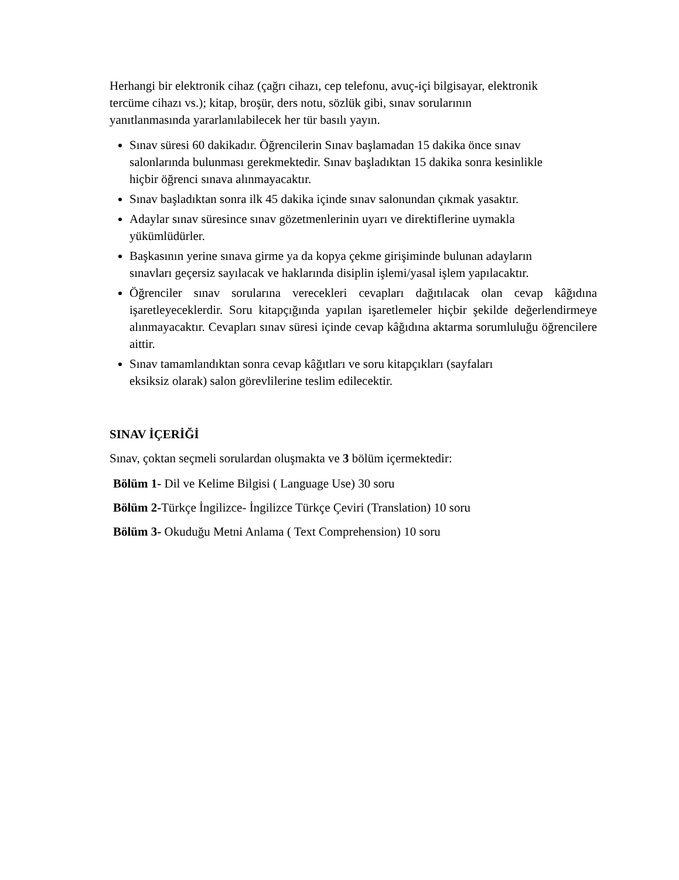Herhangi bir elektronik cihaz (çağrı cihazı, cep telefonu, avuç-içi bilgisayar, elektronik
tercüme cihazı vs.); kitap, broşür, ders notu, sözlük gibi, sınav sorularının
yanıtlanmasında yararlanılabilecek her tür basılı yayın.
Sınav süresi 60 dakikadır. Öğrencilerin Sınav başlamadan 15 dakika önce sınav
salonlarında bulunması gerekmektedir. Sınav başladıktan 15 dakika sonra kesinlikle
hiçbir öğrenci sınava alınmayacaktır.
Sınav başladıktan sonra ilk 45 dakika içinde sınav salonundan çıkmak yasaktır.
Adaylar sınav süresince sınav gözetmenlerinin uyarı ve direktiflerine uymakla
yükümlüdürler.
Başkasının yerine sınava girme ya da kopya çekme girişiminde bulunan adayların
sınavları geçersiz sayılacak ve haklarında disiplin işlemi/yasal işlem yapılacaktır.
Öğrenciler sınav sorularına verecekleri cevapları dağıtılacak olan cevap kâğıdına işaretleyeceklerdir. Soru kitapçığında yapılan işaretlemeler hiçbir şekilde değerlendirmeye alınmayacaktır. Cevapları sınav süresi içinde cevap kâğıdına aktarma sorumluluğu öğrencilere aittir.
Sınav tamamlandıktan sonra cevap kâğıtları ve soru kitapçıkları (sayfaları
eksiksiz olarak) salon görevlilerine teslim edilecektir.
SINAV İÇERİĞİ
Sınav, çoktan seçmeli sorulardan oluşmakta ve 3 bölüm içermektedir:
Bölüm 1- Dil ve Kelime Bilgisi ( Language Use) 30 soru
Bölüm 2-Türkçe İngilizce- İngilizce Türkçe Çeviri (Translation) 10 soru
Bölüm 3- Okuduğu Metni Anlama ( Text Comprehension) 10 soru